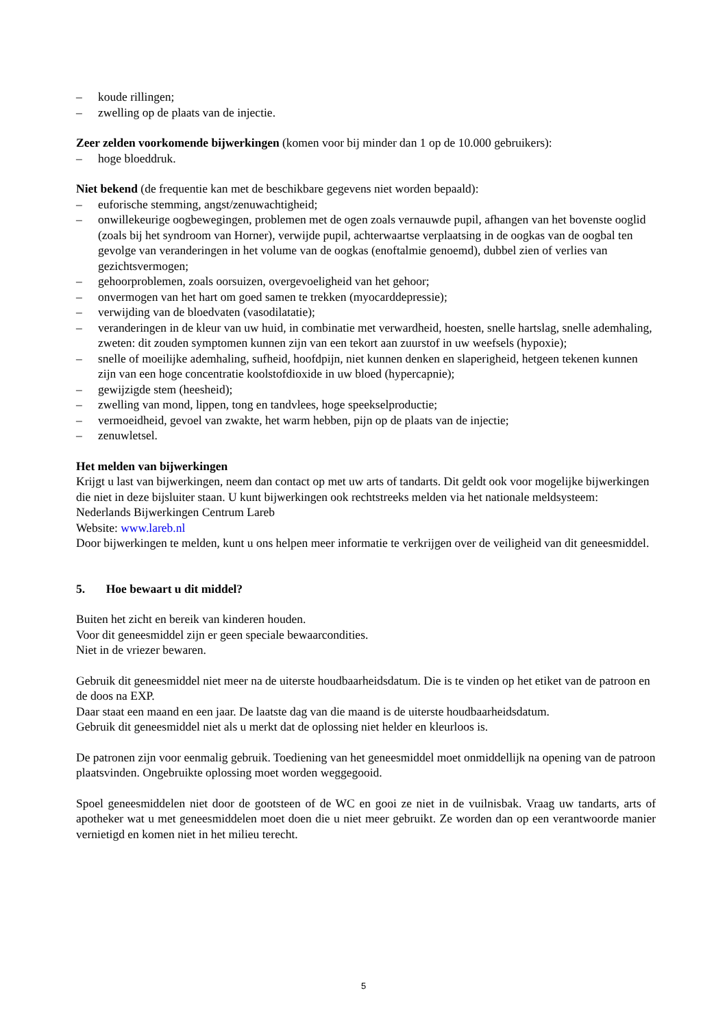– koude rillingen;
– zwelling op de plaats van de injectie.
Zeer zelden voorkomende bijwerkingen (komen voor bij minder dan 1 op de 10.000 gebruikers):
– hoge bloeddruk.
Niet bekend (de frequentie kan met de beschikbare gegevens niet worden bepaald):
– euforische stemming, angst/zenuwachtigheid;
– onwillekeurige oogbewegingen, problemen met de ogen zoals vernauwde pupil, afhangen van het bovenste ooglid (zoals bij het syndroom van Horner), verwijde pupil, achterwaartse verplaatsing in de oogkas van de oogbal ten gevolge van veranderingen in het volume van de oogkas (enoftalmie genoemd), dubbel zien of verlies van gezichtsvermogen;
– gehoorproblemen, zoals oorsuizen, overgevoeligheid van het gehoor;
– onvermogen van het hart om goed samen te trekken (myocarddepressie);
– verwijding van de bloedvaten (vasodilatatie);
– veranderingen in de kleur van uw huid, in combinatie met verwardheid, hoesten, snelle hartslag, snelle ademhaling, zweten: dit zouden symptomen kunnen zijn van een tekort aan zuurstof in uw weefsels (hypoxie);
– snelle of moeilijke ademhaling, sufheid, hoofdpijn, niet kunnen denken en slaperigheid, hetgeen tekenen kunnen zijn van een hoge concentratie koolstofdioxide in uw bloed (hypercapnie);
– gewijzigde stem (heesheid);
– zwelling van mond, lippen, tong en tandvlees, hoge speekselproductie;
– vermoeidheid, gevoel van zwakte, het warm hebben, pijn op de plaats van de injectie;
– zenuwletsel.
Het melden van bijwerkingen
Krijgt u last van bijwerkingen, neem dan contact op met uw arts of tandarts. Dit geldt ook voor mogelijke bijwerkingen die niet in deze bijsluiter staan. U kunt bijwerkingen ook rechtstreeks melden via het nationale meldsysteem:
Nederlands Bijwerkingen Centrum Lareb
Website: www.lareb.nl
Door bijwerkingen te melden, kunt u ons helpen meer informatie te verkrijgen over de veiligheid van dit geneesmiddel.
5. Hoe bewaart u dit middel?
Buiten het zicht en bereik van kinderen houden.
Voor dit geneesmiddel zijn er geen speciale bewaarcondities.
Niet in de vriezer bewaren.
Gebruik dit geneesmiddel niet meer na de uiterste houdbaarheidsdatum. Die is te vinden op het etiket van de patroon en de doos na EXP.
Daar staat een maand en een jaar. De laatste dag van die maand is de uiterste houdbaarheidsdatum.
Gebruik dit geneesmiddel niet als u merkt dat de oplossing niet helder en kleurloos is.
De patronen zijn voor eenmalig gebruik. Toediening van het geneesmiddel moet onmiddellijk na opening van de patroon plaatsvinden. Ongebruikte oplossing moet worden weggegooid.
Spoel geneesmiddelen niet door de gootsteen of de WC en gooi ze niet in de vuilnisbak. Vraag uw tandarts, arts of apotheker wat u met geneesmiddelen moet doen die u niet meer gebruikt. Ze worden dan op een verantwoorde manier vernietigd en komen niet in het milieu terecht.
5